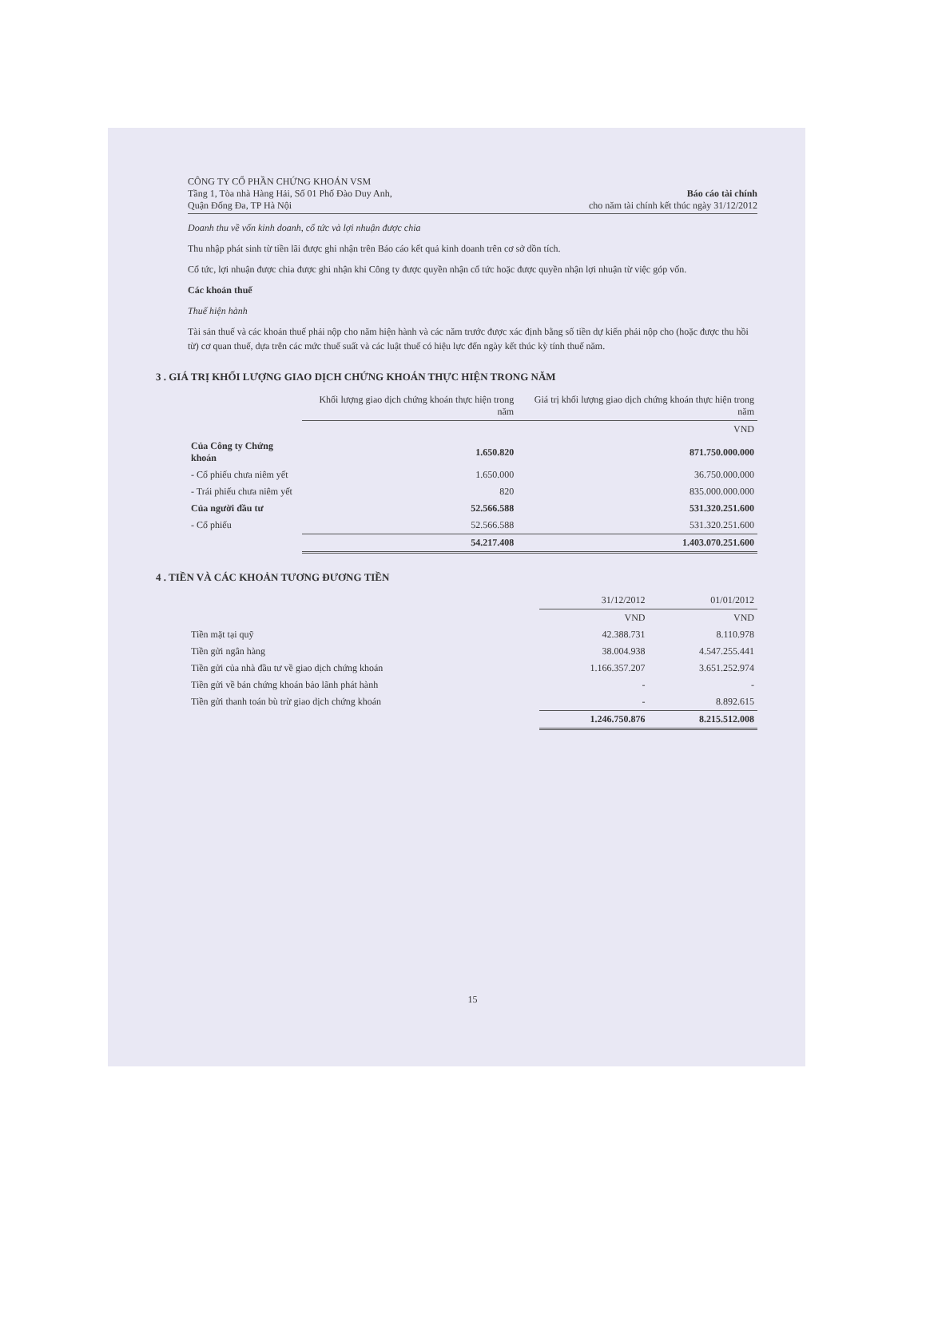CÔNG TY CỔ PHẦN CHỨNG KHOÁN VSM
Tầng 1, Tòa nhà Hàng Hải, Số 01 Phố Đào Duy Anh,
Quận Đống Đa, TP Hà Nội
Báo cáo tài chính
cho năm tài chính kết thúc ngày 31/12/2012
Doanh thu về vốn kinh doanh, cổ tức và lợi nhuận được chia
Thu nhập phát sinh từ tiền lãi được ghi nhận trên Báo cáo kết quả kinh doanh trên cơ sở dồn tích.
Cổ tức, lợi nhuận được chia được ghi nhận khi Công ty được quyền nhận cổ tức hoặc được quyền nhận lợi nhuận từ việc góp vốn.
Các khoản thuế
Thuế hiện hành
Tài sản thuế và các khoản thuế phải nộp cho năm hiện hành và các năm trước được xác định bằng số tiền dự kiến phải nộp cho (hoặc được thu hồi từ) cơ quan thuế, dựa trên các mức thuế suất và các luật thuế có hiệu lực đến ngày kết thúc kỳ tính thuế năm.
3 . GIÁ TRỊ KHỐI LƯỢNG GIAO DỊCH CHỨNG KHOÁN THỰC HIỆN TRONG NĂM
| | Khối lượng giao dịch chứng khoán thực hiện trong năm | Giá trị khối lượng giao dịch chứng khoán thực hiện trong năm |
| --- | --- | --- |
| | | VND |
| Của Công ty Chứng khoán | 1.650.820 | 871.750.000.000 |
| - Cổ phiếu chưa niêm yết | 1.650.000 | 36.750.000.000 |
| - Trái phiếu chưa niêm yết | 820 | 835.000.000.000 |
| Của người đầu tư | 52.566.588 | 531.320.251.600 |
| - Cổ phiếu | 52.566.588 | 531.320.251.600 |
| | 54.217.408 | 1.403.070.251.600 |
4 . TIỀN VÀ CÁC KHOẢN TƯƠNG ĐƯƠNG TIỀN
| | 31/12/2012 | 01/01/2012 |
| --- | --- | --- |
| | VND | VND |
| Tiền mặt tại quỹ | 42.388.731 | 8.110.978 |
| Tiền gửi ngân hàng | 38.004.938 | 4.547.255.441 |
| Tiền gửi của nhà đầu tư về giao dịch chứng khoán | 1.166.357.207 | 3.651.252.974 |
| Tiền gửi về bán chứng khoán bảo lãnh phát hành | - | - |
| Tiền gửi thanh toán bù trừ giao dịch chứng khoán | - | 8.892.615 |
| | 1.246.750.876 | 8.215.512.008 |
15